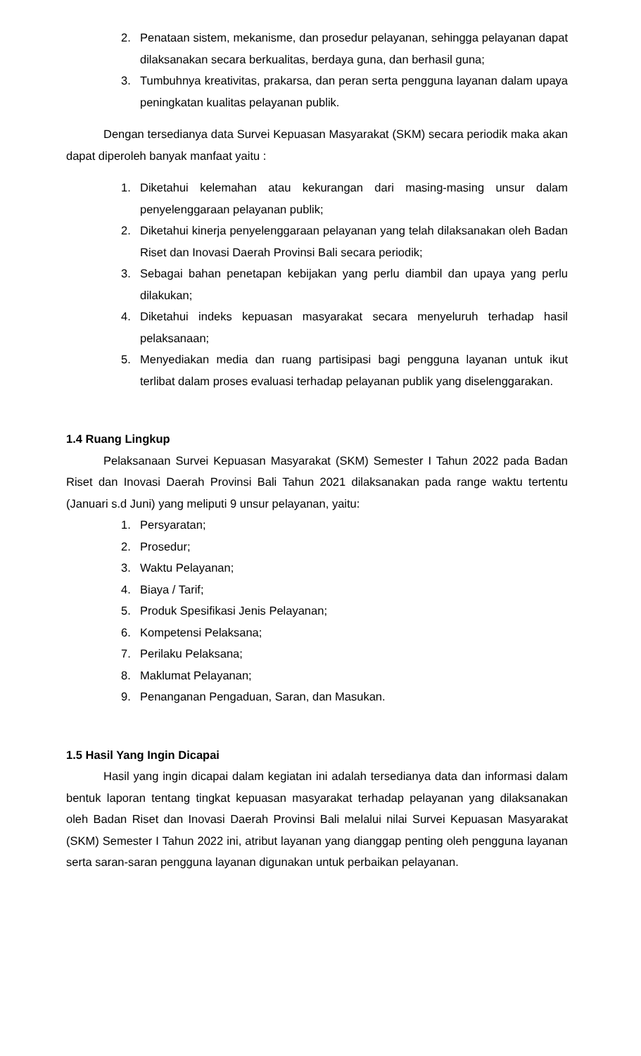2. Penataan sistem, mekanisme, dan prosedur pelayanan, sehingga pelayanan dapat dilaksanakan secara berkualitas, berdaya guna, dan berhasil guna;
3. Tumbuhnya kreativitas, prakarsa, dan peran serta pengguna layanan dalam upaya peningkatan kualitas pelayanan publik.
Dengan tersedianya data Survei Kepuasan Masyarakat (SKM) secara periodik maka akan dapat diperoleh banyak manfaat yaitu :
1. Diketahui kelemahan atau kekurangan dari masing-masing unsur dalam penyelenggaraan pelayanan publik;
2. Diketahui kinerja penyelenggaraan pelayanan yang telah dilaksanakan oleh Badan Riset dan Inovasi Daerah Provinsi Bali secara periodik;
3. Sebagai bahan penetapan kebijakan yang perlu diambil dan upaya yang perlu dilakukan;
4. Diketahui indeks kepuasan masyarakat secara menyeluruh terhadap hasil pelaksanaan;
5. Menyediakan media dan ruang partisipasi bagi pengguna layanan untuk ikut terlibat dalam proses evaluasi terhadap pelayanan publik yang diselenggarakan.
1.4 Ruang Lingkup
Pelaksanaan Survei Kepuasan Masyarakat (SKM) Semester I Tahun 2022 pada Badan Riset dan Inovasi Daerah Provinsi Bali Tahun 2021 dilaksanakan pada range waktu tertentu (Januari s.d Juni) yang meliputi 9 unsur pelayanan, yaitu:
1. Persyaratan;
2. Prosedur;
3. Waktu Pelayanan;
4. Biaya / Tarif;
5. Produk Spesifikasi Jenis Pelayanan;
6. Kompetensi Pelaksana;
7. Perilaku Pelaksana;
8. Maklumat Pelayanan;
9. Penanganan Pengaduan, Saran, dan Masukan.
1.5 Hasil Yang Ingin Dicapai
Hasil yang ingin dicapai dalam kegiatan ini adalah tersedianya data dan informasi dalam bentuk laporan tentang tingkat kepuasan masyarakat terhadap pelayanan yang dilaksanakan oleh Badan Riset dan Inovasi Daerah Provinsi Bali melalui nilai Survei Kepuasan Masyarakat (SKM) Semester I Tahun 2022 ini, atribut layanan yang dianggap penting oleh pengguna layanan serta saran-saran pengguna layanan digunakan untuk perbaikan pelayanan.